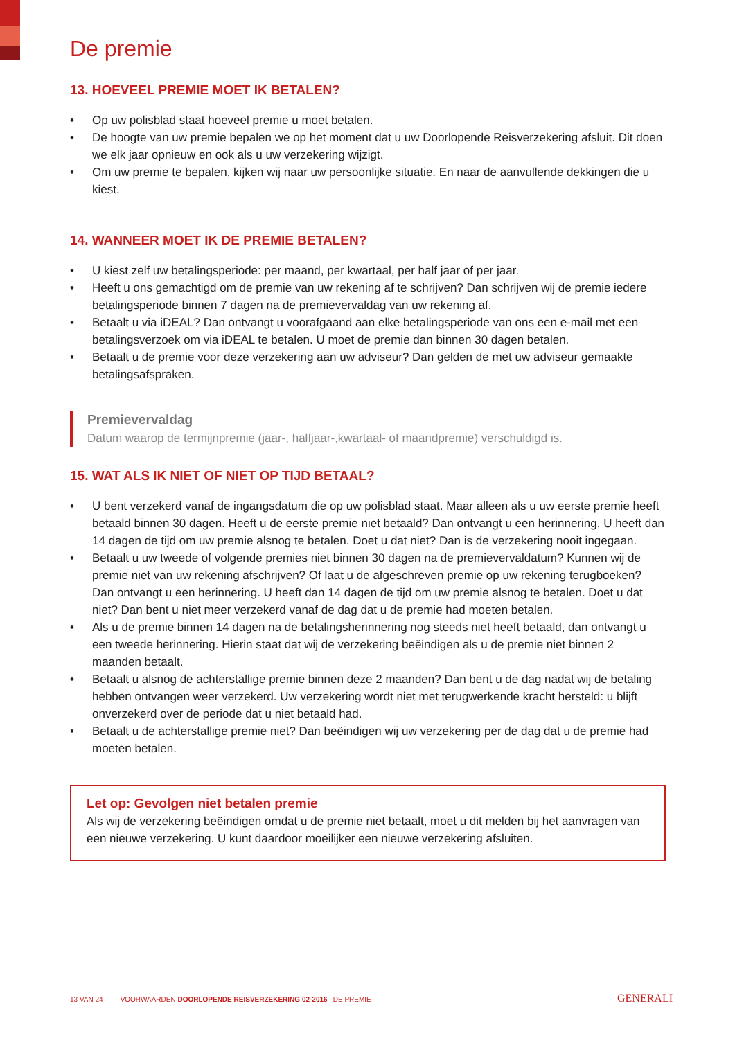De premie
13. HOEVEEL PREMIE MOET IK BETALEN?
• Op uw polisblad staat hoeveel premie u moet betalen.
• De hoogte van uw premie bepalen we op het moment dat u uw Doorlopende Reisverzekering afsluit. Dit doen we elk jaar opnieuw en ook als u uw verzekering wijzigt.
• Om uw premie te bepalen, kijken wij naar uw persoonlijke situatie. En naar de aanvullende dekkingen die u kiest.
14. WANNEER MOET IK DE PREMIE BETALEN?
• U kiest zelf uw betalingsperiode: per maand, per kwartaal, per half jaar of per jaar.
• Heeft u ons gemachtigd om de premie van uw rekening af te schrijven? Dan schrijven wij de premie iedere betalingsperiode binnen 7 dagen na de premievervaldag van uw rekening af.
• Betaalt u via iDEAL? Dan ontvangt u voorafgaand aan elke betalingsperiode van ons een e-mail met een betalingsverzoek om via iDEAL te betalen. U moet de premie dan binnen 30 dagen betalen.
• Betaalt u de premie voor deze verzekering aan uw adviseur? Dan gelden de met uw adviseur gemaakte betalingsafspraken.
Premievervaldag
Datum waarop de termijnpremie (jaar-, halfjaar-,kwartaal- of maandpremie) verschuldigd is.
15. WAT ALS IK NIET OF NIET OP TIJD BETAAL?
• U bent verzekerd vanaf de ingangsdatum die op uw polisblad staat. Maar alleen als u uw eerste premie heeft betaald binnen 30 dagen. Heeft u de eerste premie niet betaald? Dan ontvangt u een herinnering. U heeft dan 14 dagen de tijd om uw premie alsnog te betalen. Doet u dat niet? Dan is de verzekering nooit ingegaan.
• Betaalt u uw tweede of volgende premies niet binnen 30 dagen na de premievervaldatum? Kunnen wij de premie niet van uw rekening afschrijven? Of laat u de afgeschreven premie op uw rekening terugboeken? Dan ontvangt u een herinnering. U heeft dan 14 dagen de tijd om uw premie alsnog te betalen. Doet u dat niet? Dan bent u niet meer verzekerd vanaf de dag dat u de premie had moeten betalen.
• Als u de premie binnen 14 dagen na de betalingsherinnering nog steeds niet heeft betaald, dan ontvangt u een tweede herinnering. Hierin staat dat wij de verzekering beëindigen als u de premie niet binnen 2 maanden betaalt.
• Betaalt u alsnog de achterstallige premie binnen deze 2 maanden? Dan bent u de dag nadat wij de betaling hebben ontvangen weer verzekerd. Uw verzekering wordt niet met terugwerkende kracht hersteld: u blijft onverzekerd over de periode dat u niet betaald had.
• Betaalt u de achterstallige premie niet? Dan beëindigen wij uw verzekering per de dag dat u de premie had moeten betalen.
Let op: Gevolgen niet betalen premie
Als wij de verzekering beëindigen omdat u de premie niet betaalt, moet u dit melden bij het aanvragen van een nieuwe verzekering. U kunt daardoor moeilijker een nieuwe verzekering afsluiten.
13 VAN 24 VOORWAARDEN DOORLOPENDE REISVERZEKERING 02-2016 | DE PREMIE GENERALI